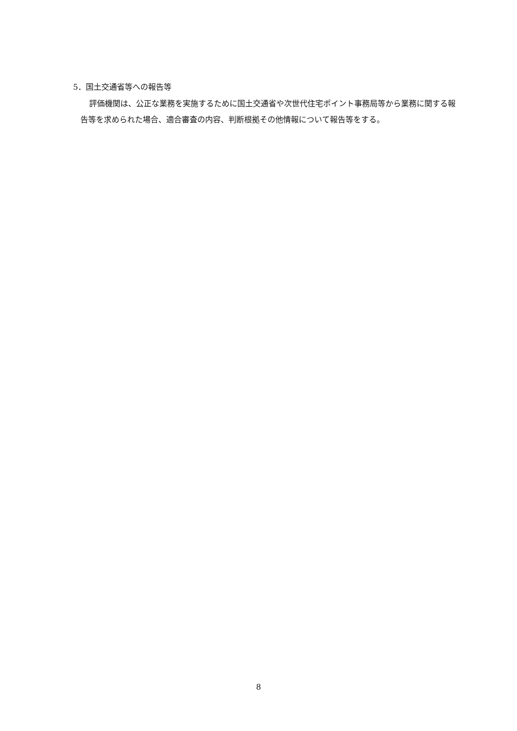5．国土交通省等への報告等
評価機関は、公正な業務を実施するために国土交通省や次世代住宅ポイント事務局等から業務に関する報告等を求められた場合、適合審査の内容、判断根拠その他情報について報告等をする。
8